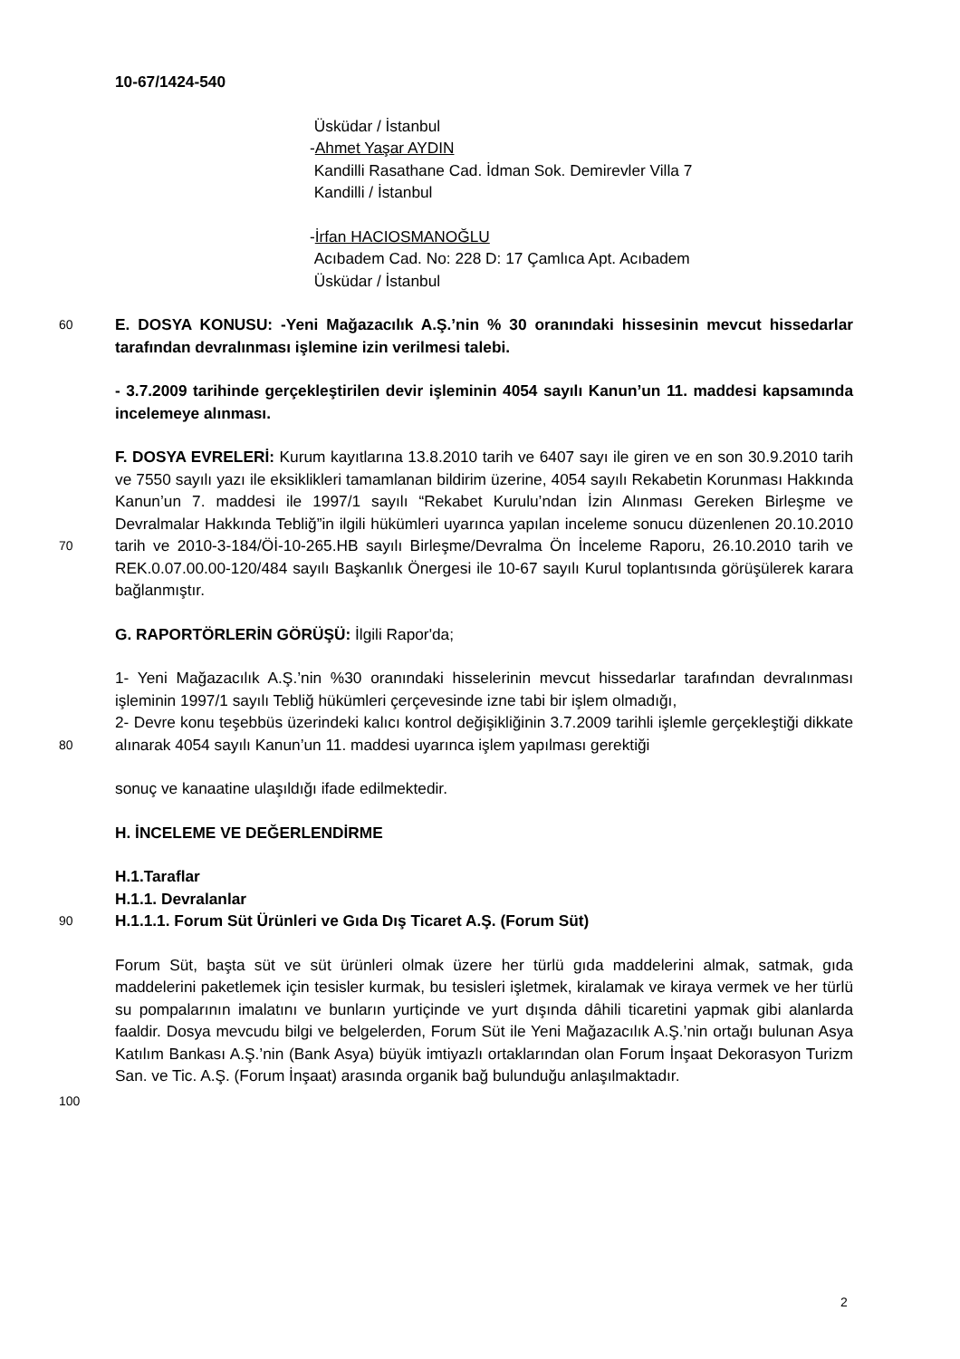10-67/1424-540
Üsküdar / İstanbul
-Ahmet Yaşar AYDIN
Kandilli Rasathane Cad. İdman Sok. Demirevler Villa 7
Kandilli / İstanbul
-İrfan HACIOSMANOĞLU
Acıbadem Cad. No: 228 D: 17 Çamlıca Apt. Acıbadem
Üsküdar / İstanbul
60 E. DOSYA KONUSU: -Yeni Mağazacılık A.Ş.’nin % 30 oranındaki hissesinin mevcut hissedarlar tarafından devralınması işlemine izin verilmesi talebi.
- 3.7.2009 tarihinde gerçekleştirilen devir işleminin 4054 sayılı Kanun’un 11. maddesi kapsamında incelemeye alınması.
70
F. DOSYA EVRELERİ: Kurum kayıtlarına 13.8.2010 tarih ve 6407 sayı ile giren ve en son 30.9.2010 tarih ve 7550 sayılı yazı ile eksiklikleri tamamlanan bildirim üzerine, 4054 sayılı Rekabetin Korunması Hakkında Kanun’un 7. maddesi ile 1997/1 sayılı “Rekabet Kurulu’ndan İzin Alınması Gereken Birleşme ve Devralmalar Hakkında Tebliğ”in ilgili hükümleri uyarınca yapılan inceleme sonucu düzenlenen 20.10.2010 tarih ve 2010-3-184/Öİ-10-265.HB sayılı Birleşme/Devralma Ön İnceleme Raporu, 26.10.2010 tarih ve REK.0.07.00.00-120/484 sayılı Başkanlık Önergesi ile 10-67 sayılı Kurul toplantısında görüşülerek karara bağlanmıştır.
G. RAPORTÖRLERİN GÖRÜŞÜ: İlgili Rapor'da;
80
1- Yeni Mağazacılık A.Ş.’nin %30 oranındaki hisselerinin mevcut hissedarlar tarafından devralınması işleminin 1997/1 sayılı Tebliğ hükümleri çerçevesinde izne tabi bir işlem olmadığı,
2- Devre konu teşebbüs üzerindeki kalıcı kontrol değişikliğinin 3.7.2009 tarihli işlemle gerçekleştiği dikkate alınarak 4054 sayılı Kanun’un 11. maddesi uyarınca işlem yapılması gerektiği
sonuç ve kanaatine ulaşıldığı ifade edilmektedir.
H. İNCELEME VE DEĞERLENDİRME
90
H.1.Taraflar
H.1.1. Devralanlar
H.1.1.1. Forum Süt Ürünleri ve Gıda Dış Ticaret A.Ş. (Forum Süt)
Forum Süt, başta süt ve süt ürünleri olmak üzere her türlü gıda maddelerini almak, satmak, gıda maddelerini paketlemek için tesisler kurmak, bu tesisleri işletmek, kiralamak ve kiraya vermek ve her türlü su pompalarının imalatını ve bunların yurtiçinde ve yurt dışında dâhili ticaretini yapmak gibi alanlarda faaldir. Dosya mevcudu bilgi ve belgelerden, Forum Süt ile Yeni Mağazacılık A.Ş.’nin ortağı bulunan Asya Katılım Bankası A.Ş.’nin (Bank Asya) büyük imtiyazlı ortaklarından olan Forum İnşaat Dekorasyon Turizm San. ve Tic. A.Ş. (Forum İnşaat) arasında organik bağ bulunduğu anlaşılmaktadır.
100
2